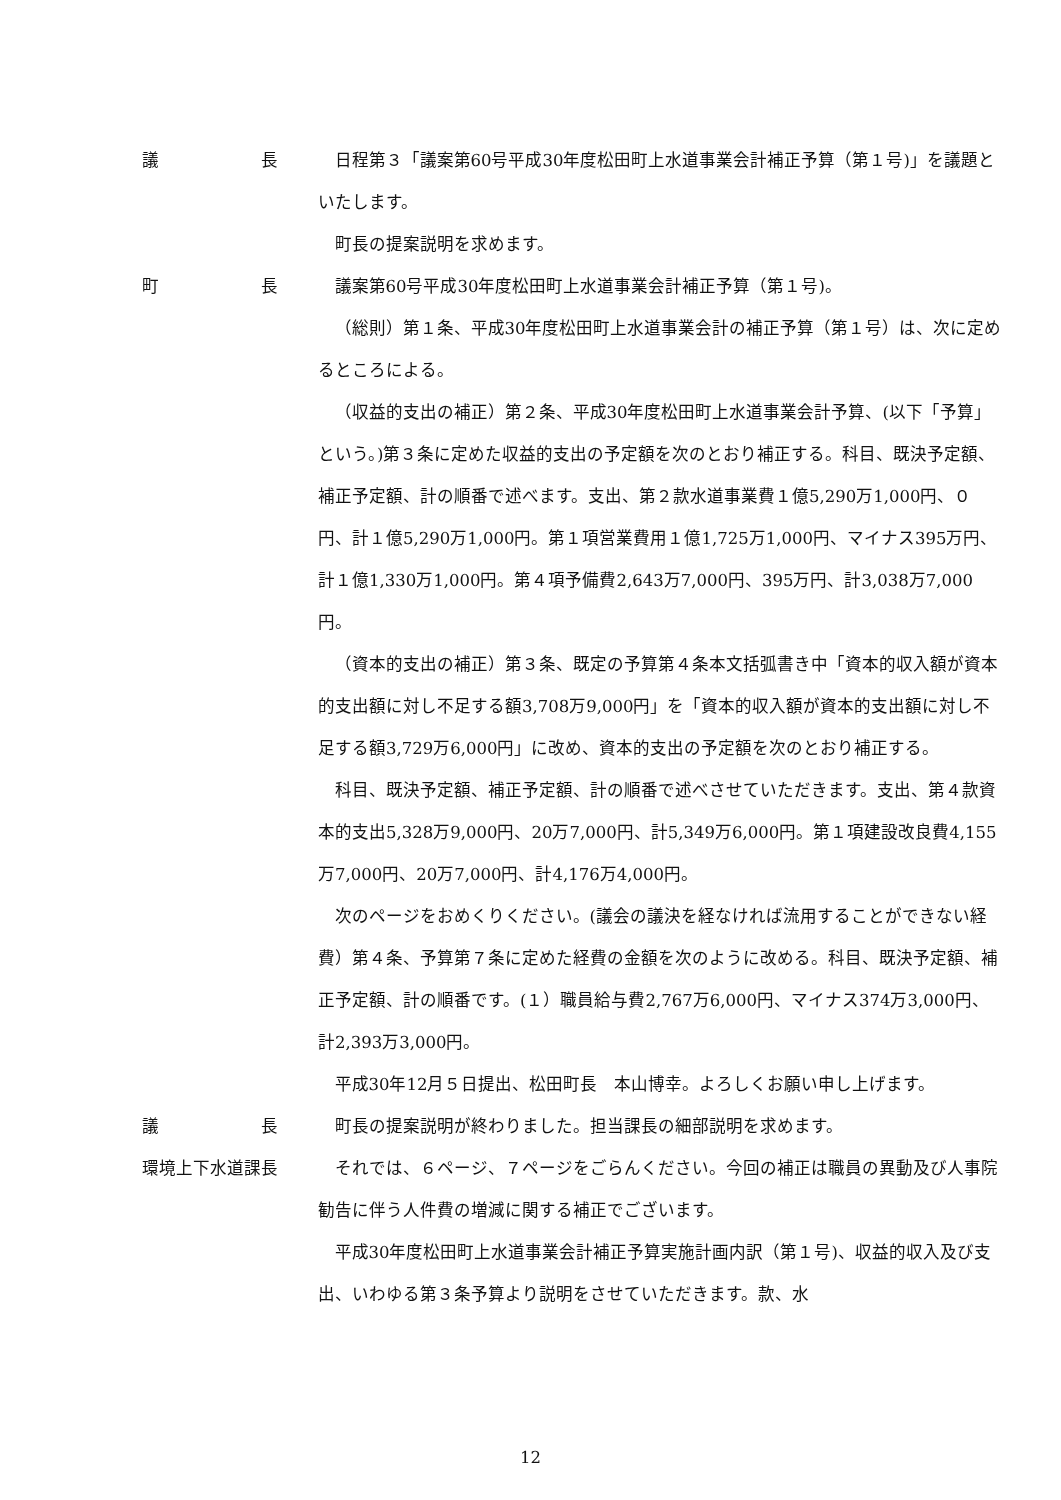議　　　　　　長 日程第３「議案第60号平成30年度松田町上水道事業会計補正予算（第１号)」を議題といたします。
町長の提案説明を求めます。
町　　　　　　長 議案第60号平成30年度松田町上水道事業会計補正予算（第１号)。
（総則）第１条、平成30年度松田町上水道事業会計の補正予算（第１号）は、次に定めるところによる。
（収益的支出の補正）第２条、平成30年度松田町上水道事業会計予算、(以下「予算」という。)第３条に定めた収益的支出の予定額を次のとおり補正する。科目、既決予定額、補正予定額、計の順番で述べます。支出、第２款水道事業費１億5,290万1,000円、０円、計１億5,290万1,000円。第１項営業費用１億1,725万1,000円、マイナス395万円、計１億1,330万1,000円。第４項予備費2,643万7,000円、395万円、計3,038万7,000円。
（資本的支出の補正）第３条、既定の予算第４条本文括弧書き中「資本的収入額が資本的支出額に対し不足する額3,708万9,000円」を「資本的収入額が資本的支出額に対し不足する額3,729万6,000円」に改め、資本的支出の予定額を次のとおり補正する。
科目、既決予定額、補正予定額、計の順番で述べさせていただきます。支出、第４款資本的支出5,328万9,000円、20万7,000円、計5,349万6,000円。第１項建設改良費4,155万7,000円、20万7,000円、計4,176万4,000円。
次のページをおめくりください。(議会の議決を経なければ流用することができない経費）第４条、予算第７条に定めた経費の金額を次のように改める。科目、既決予定額、補正予定額、計の順番です。(１）職員給与費2,767万6,000円、マイナス374万3,000円、計2,393万3,000円。
平成30年12月５日提出、松田町長　本山博幸。よろしくお願い申し上げます。
議　　　　　　長 町長の提案説明が終わりました。担当課長の細部説明を求めます。
環境上下水道課長 それでは、６ページ、７ページをごらんください。今回の補正は職員の異動及び人事院勧告に伴う人件費の増減に関する補正でございます。
平成30年度松田町上水道事業会計補正予算実施計画内訳（第１号)、収益的収入及び支出、いわゆる第３条予算より説明をさせていただきます。款、水
12